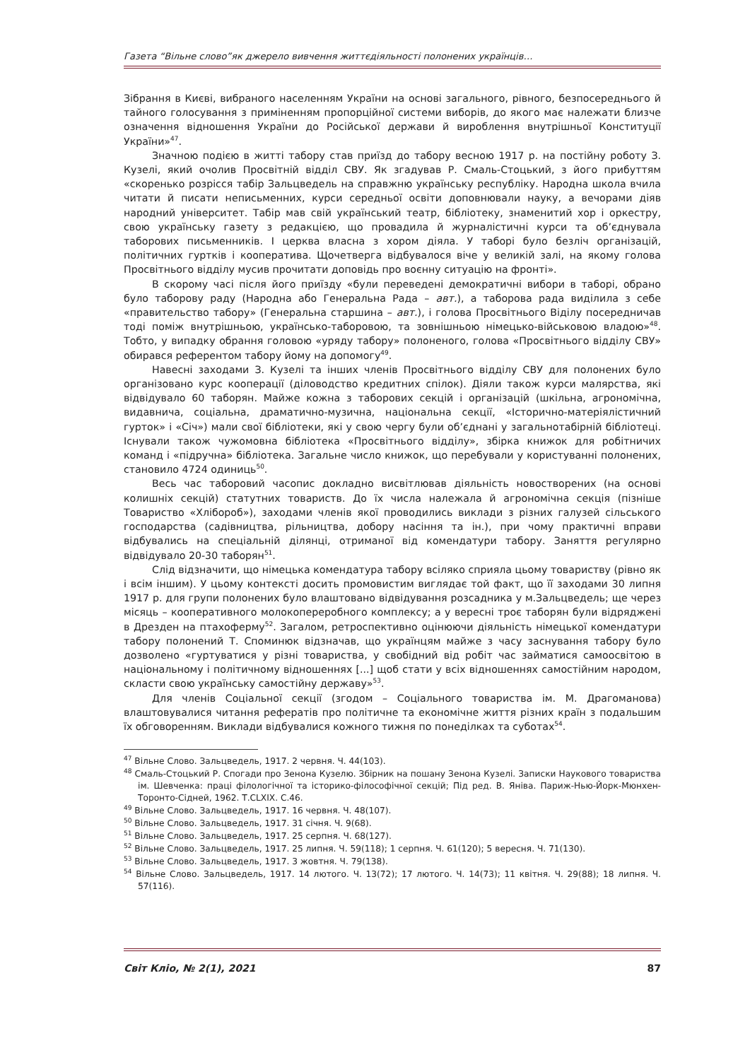Газета “Вільне слово”як джерело вивчення життєдіяльності полонених українців…
Зібрання в Києві, вибраного населенням України на основі загального, рівного, безпосереднього й тайного голосування з примінeнням пропорційної системи виборів, до якого має належати близче означення відношення України до Російської держави й вироблення внутрішньої Конституції України»<sup>47</sup>.
Значною подією в житті табору став приїзд до табору весною 1917 р. на постійну роботу З. Кузелі, який очолив Просвітній відділ СВУ. Як згадував Р. Смаль-Стоцький, з його прибуттям «скоренько розрісся табір Зальцведель на справжню українську республіку. Народна школа вчила читати й писати неписьменних, курси середньої освіти доповнювали науку, а вечорами діяв народний університет. Табір мав свій український театр, бібліотеку, знаменитий хор і оркестру, свою українську газету з редакцією, що провадила й журналістичні курси та об’єднувала таборових письменників. І церква власна з хором діяла. У таборі було безліч організацій, політичних гуртків і кооператива. Щочетверга відбувалося віче у великій залі, на якому голова Просвітнього відділу мусив прочитати доповідь про воєнну ситуацію на фронті».
В скорому часі після його приїзду «були переведені демократичні вибори в таборі, обрано було таборову раду (Народна або Генеральна Рада – авт.), а таборова рада виділила з себе «правительство табору» (Генеральна старшина – авт.), і голова Просвітнього Віділу посередничав тоді поміж внутрішньою, українсько-таборовою, та зовнішньою німецько-військовою владою»<sup>48</sup>. Тобто, у випадку обрання головою «уряду табору» полоненого, голова «Просвітнього відділу СВУ» обирався референтом табору йому на допомогу<sup>49</sup>.
Навесні заходами З. Кузелі та інших членів Просвітнього відділу СВУ для полонених було організовано курс кооперації (діловодство кредитних спілок). Діяли також курси малярства, які відвідувало 60 таборян. Майже кожна з таборових секцій і організацій (шкільна, агрономічна, видавнича, соціальна, драматично-музична, національна секції, «Історично-матеріялістичний гурток» і «Січ») мали свої бібліотеки, які у свою чергу були об’єднані у загальнотабірній бібліотеці. Існували також чужомовна бібліотека «Просвітнього відділу», збірка книжок для робітничих команд і «підручна» бібліотека. Загальне число книжок, що перебували у користуванні полонених, становило 4724 одиниць<sup>50</sup>.
Весь час таборовий часопис докладно висвітлював діяльність новостворених (на основі колишніх секцій) статутних товариств. До їх числа належала й агрономічна секція (пізніше Товариство «Хлібороб»), заходами членів якої проводились виклади з різних галузей сільського господарства (садівництва, рільництва, добору насіння та ін.), при чому практичні вправи відбувались на спеціальній ділянці, отриманої від комендатури табору. Заняття регулярно відвідувало 20-30 таборян<sup>51</sup>.
Слід відзначити, що німецька комендатура табору всіляко сприяла цьому товариству (рівно як і всім іншим). У цьому контексті досить промовистим виглядає той факт, що її заходами 30 липня 1917 р. для групи полонених було влаштовано відвідування розсадника у м.Зальцведель; ще через місяць – кооперативного молокопереробного комплексу; а у вересні троє таборян були відряджені в Дрезден на птахоферму<sup>52</sup>. Загалом, ретроспективно оцінюючи діяльність німецької комендатури табору полонений Т. Споминюк відзначав, що українцям майже з часу заснування табору було дозволено «гуртуватися у різні товариства, у свобідний від робіт час займатися самоосвітою в національному і політичному відношеннях [...] щоб стати у всіх відношеннях самостійним народом, скласти свою українську самостійну державу»<sup>53</sup>.
Для членів Соціальної секції (згодом – Соціального товариства ім. М. Драгоманова) влаштовувалися читання рефератів про політичне та економічне життя різних країн з подальшим їх обговоренням. Виклади відбувалися кожного тижня по понеділках та суботах<sup>54</sup>.
<sup>47</sup> Вільне Слово. Зальцведель, 1917. 2 червня. Ч. 44(103).
<sup>48</sup> Смаль-Стоцький Р. Спогади про Зенона Кузелю. Збірник на пошану Зенона Кузелі. Записки Наукового товариства ім. Шевченка: праці філологічної та історико-філософічної секцій; Під ред. В. Яніва. Париж-Нью-Йорк-Мюнхен-Торонто-Сідней, 1962. Т.CLXIX. С.46.
<sup>49</sup> Вільне Слово. Зальцведель, 1917. 16 червня. Ч. 48(107).
<sup>50</sup> Вільне Слово. Зальцведель, 1917. 31 січня. Ч. 9(68).
<sup>51</sup> Вільне Слово. Зальцведель, 1917. 25 серпня. Ч. 68(127).
<sup>52</sup> Вільне Слово. Зальцведель, 1917. 25 липня. Ч. 59(118); 1 серпня. Ч. 61(120); 5 вересня. Ч. 71(130).
<sup>53</sup> Вільне Слово. Зальцведель, 1917. 3 жовтня. Ч. 79(138).
<sup>54</sup> Вільне Слово. Зальцведель, 1917. 14 лютого. Ч. 13(72); 17 лютого. Ч. 14(73); 11 квітня. Ч. 29(88); 18 липня. Ч. 57(116).
Світ Кліо, № 2(1), 2021 87